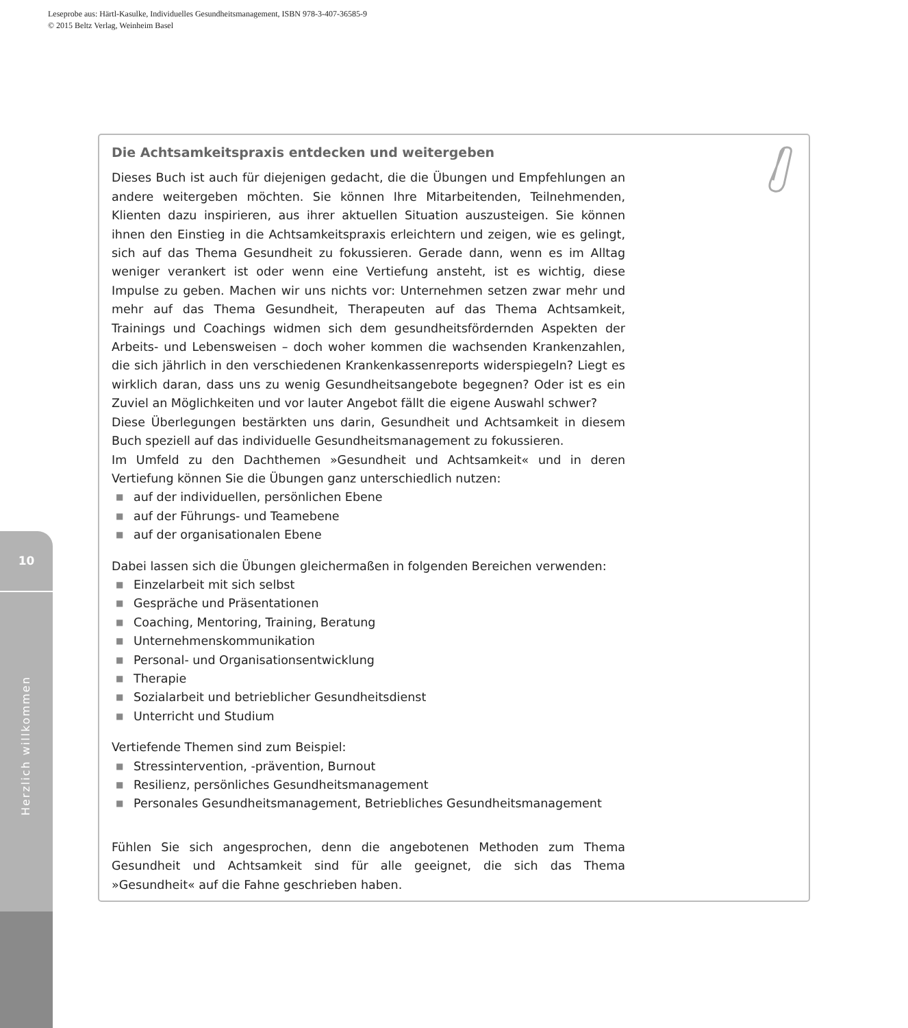Leseprobe aus: Härtl-Kasulke, Individuelles Gesundheitsmanagement, ISBN 978-3-407-36585-9
© 2015 Beltz Verlag, Weinheim Basel
10
Herzlich willkommen
Die Achtsamkeitspraxis entdecken und weitergeben
Dieses Buch ist auch für diejenigen gedacht, die die Übungen und Empfehlungen an andere weitergeben möchten. Sie können Ihre Mitarbeitenden, Teilnehmenden, Klienten dazu inspirieren, aus ihrer aktuellen Situation auszusteigen. Sie können ihnen den Einstieg in die Achtsamkeitspraxis erleichtern und zeigen, wie es gelingt, sich auf das Thema Gesundheit zu fokussieren. Gerade dann, wenn es im Alltag weniger verankert ist oder wenn eine Vertiefung ansteht, ist es wichtig, diese Impulse zu geben. Machen wir uns nichts vor: Unternehmen setzen zwar mehr und mehr auf das Thema Gesundheit, Therapeuten auf das Thema Achtsamkeit, Trainings und Coachings widmen sich dem gesundheitsfördernden Aspekten der Arbeits- und Lebensweisen – doch woher kommen die wachsenden Krankenzahlen, die sich jährlich in den verschiedenen Krankenkassenreports widerspiegeln? Liegt es wirklich daran, dass uns zu wenig Gesundheitsangebote begegnen? Oder ist es ein Zuviel an Möglichkeiten und vor lauter Angebot fällt die eigene Auswahl schwer?
Diese Überlegungen bestärkten uns darin, Gesundheit und Achtsamkeit in diesem Buch speziell auf das individuelle Gesundheitsmanagement zu fokussieren.
Im Umfeld zu den Dachthemen »Gesundheit und Achtsamkeit« und in deren Vertiefung können Sie die Übungen ganz unterschiedlich nutzen:
■ auf der individuellen, persönlichen Ebene
■ auf der Führungs- und Teamebene
■ auf der organisationalen Ebene
Dabei lassen sich die Übungen gleichermaßen in folgenden Bereichen verwenden:
■ Einzelarbeit mit sich selbst
■ Gespräche und Präsentationen
■ Coaching, Mentoring, Training, Beratung
■ Unternehmenskommunikation
■ Personal- und Organisationsentwicklung
■ Therapie
■ Sozialarbeit und betrieblicher Gesundheitsdienst
■ Unterricht und Studium
Vertiefende Themen sind zum Beispiel:
■ Stressintervention, -prävention, Burnout
■ Resilienz, persönliches Gesundheitsmanagement
■ Personales Gesundheitsmanagement, Betriebliches Gesundheitsmanagement
Fühlen Sie sich angesprochen, denn die angebotenen Methoden zum Thema Gesundheit und Achtsamkeit sind für alle geeignet, die sich das Thema »Gesundheit« auf die Fahne geschrieben haben.